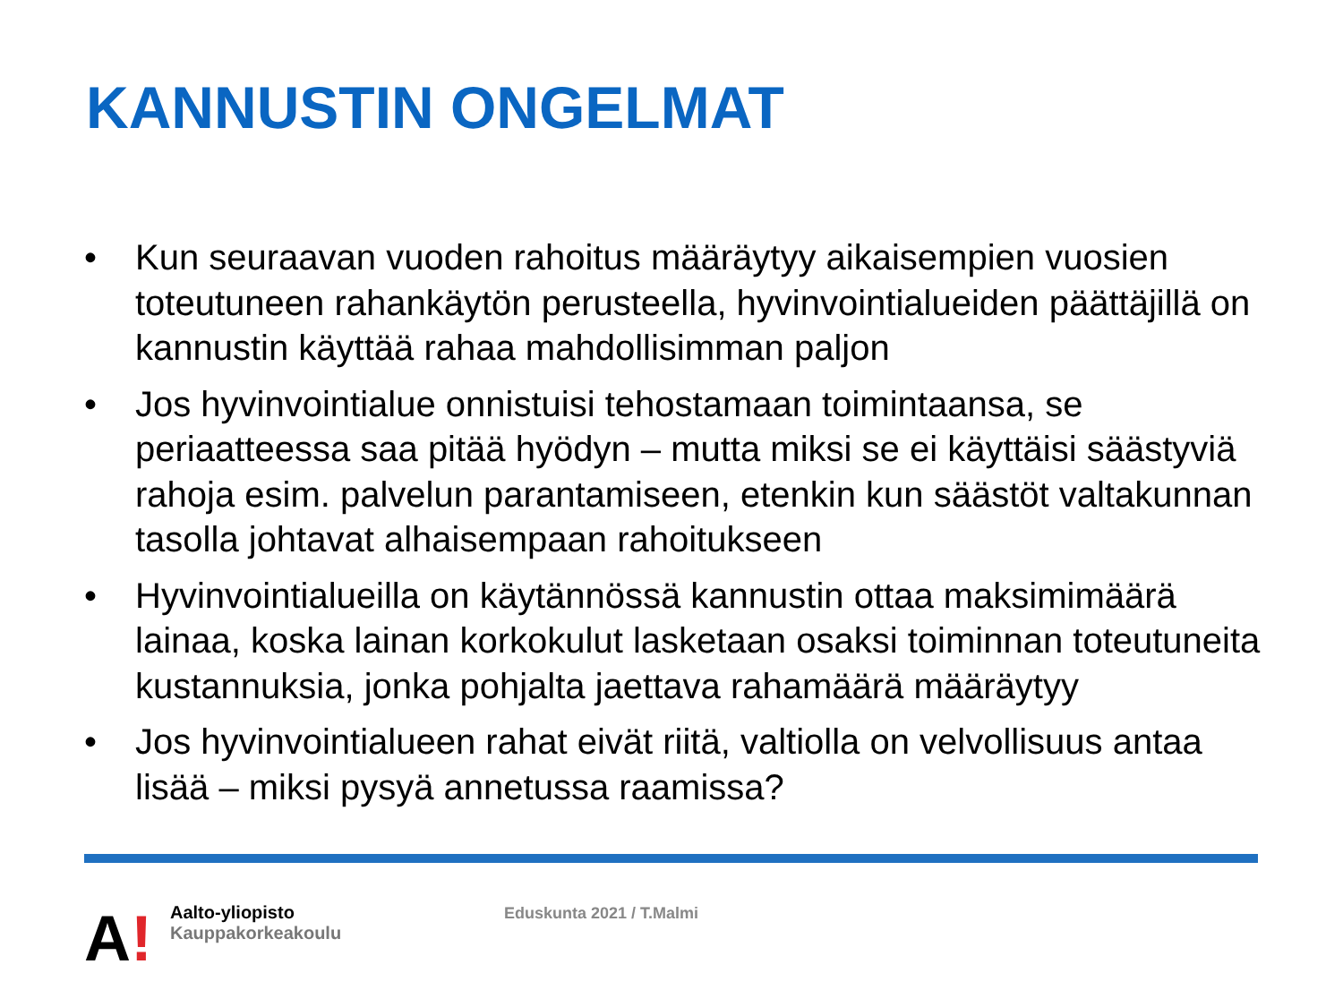KANNUSTIN ONGELMAT
• Kun seuraavan vuoden rahoitus määräytyy aikaisempien vuosien toteutuneen rahankäytön perusteella, hyvinvointialueiden päättäjillä on kannustin käyttää rahaa mahdollisimman paljon
• Jos hyvinvointialue onnistuisi tehostamaan toimintaansa, se periaatteessa saa pitää hyödyn – mutta miksi se ei käyttäisi säästyviä rahoja esim. palvelun parantamiseen, etenkin kun säästöt valtakunnan tasolla johtavat alhaisempaan rahoitukseen
• Hyvinvointialueilla on käytännössä kannustin ottaa maksimimäärä lainaa, koska lainan korkokulut lasketaan osaksi toiminnan toteutuneita kustannuksia, jonka pohjalta jaettava rahamäärä määräytyy
• Jos hyvinvointialueen rahat eivät riitä, valtiolla on velvollisuus antaa lisää – miksi pysyä annetussa raamissa?
A!
Aalto-yliopisto
Kauppakorkeakoulu
Eduskunta 2021 / T.Malmi